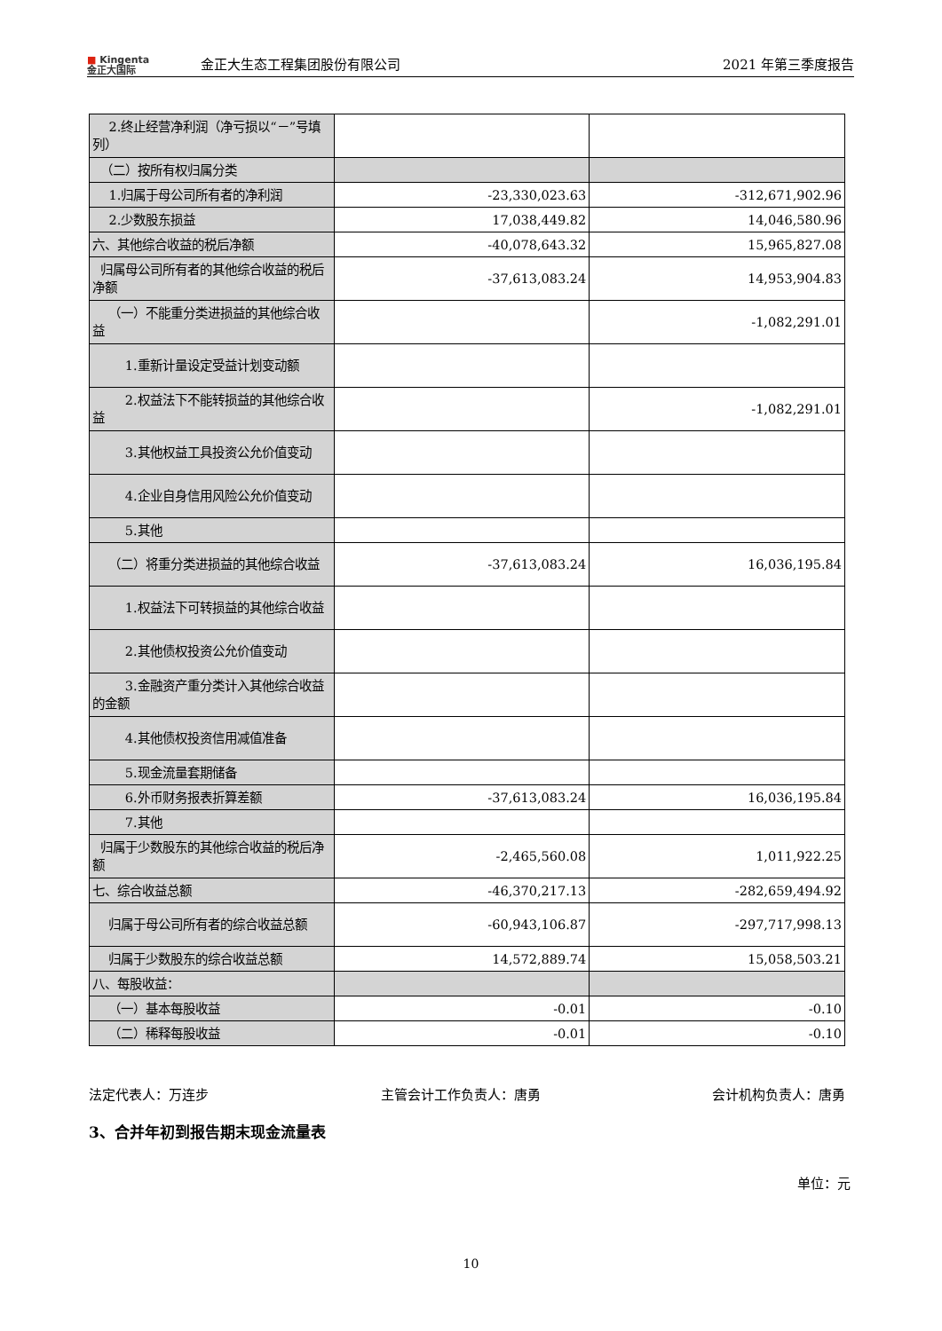■ Kingenta
金正大国际
金正大生态工程集团股份有限公司
2021 年第三季度报告
| 2.终止经营净利润（净亏损以“－”号填列） | | |
| （二）按所有权归属分类 | | |
| 1.归属于母公司所有者的净利润 | -23,330,023.63 | -312,671,902.96 |
| 2.少数股东损益 | 17,038,449.82 | 14,046,580.96 |
| 六、其他综合收益的税后净额 | -40,078,643.32 | 15,965,827.08 |
| 归属母公司所有者的其他综合收益的税后净额 | -37,613,083.24 | 14,953,904.83 |
| （一）不能重分类进损益的其他综合收益 | | -1,082,291.01 |
| 1.重新计量设定受益计划变动额 | | |
| 2.权益法下不能转损益的其他综合收益 | | -1,082,291.01 |
| 3.其他权益工具投资公允价值变动 | | |
| 4.企业自身信用风险公允价值变动 | | |
| 5.其他 | | |
| （二）将重分类进损益的其他综合收益 | -37,613,083.24 | 16,036,195.84 |
| 1.权益法下可转损益的其他综合收益 | | |
| 2.其他债权投资公允价值变动 | | |
| 3.金融资产重分类计入其他综合收益的金额 | | |
| 4.其他债权投资信用减值准备 | | |
| 5.现金流量套期储备 | | |
| 6.外币财务报表折算差额 | -37,613,083.24 | 16,036,195.84 |
| 7.其他 | | |
| 归属于少数股东的其他综合收益的税后净额 | -2,465,560.08 | 1,011,922.25 |
| 七、综合收益总额 | -46,370,217.13 | -282,659,494.92 |
| 归属于母公司所有者的综合收益总额 | -60,943,106.87 | -297,717,998.13 |
| 归属于少数股东的综合收益总额 | 14,572,889.74 | 15,058,503.21 |
| 八、每股收益： | | |
| （一）基本每股收益 | -0.01 | -0.10 |
| （二）稀释每股收益 | -0.01 | -0.10 |
法定代表人：万连步 主管会计工作负责人：唐勇 会计机构负责人：唐勇
3、合并年初到报告期末现金流量表
单位：元
10